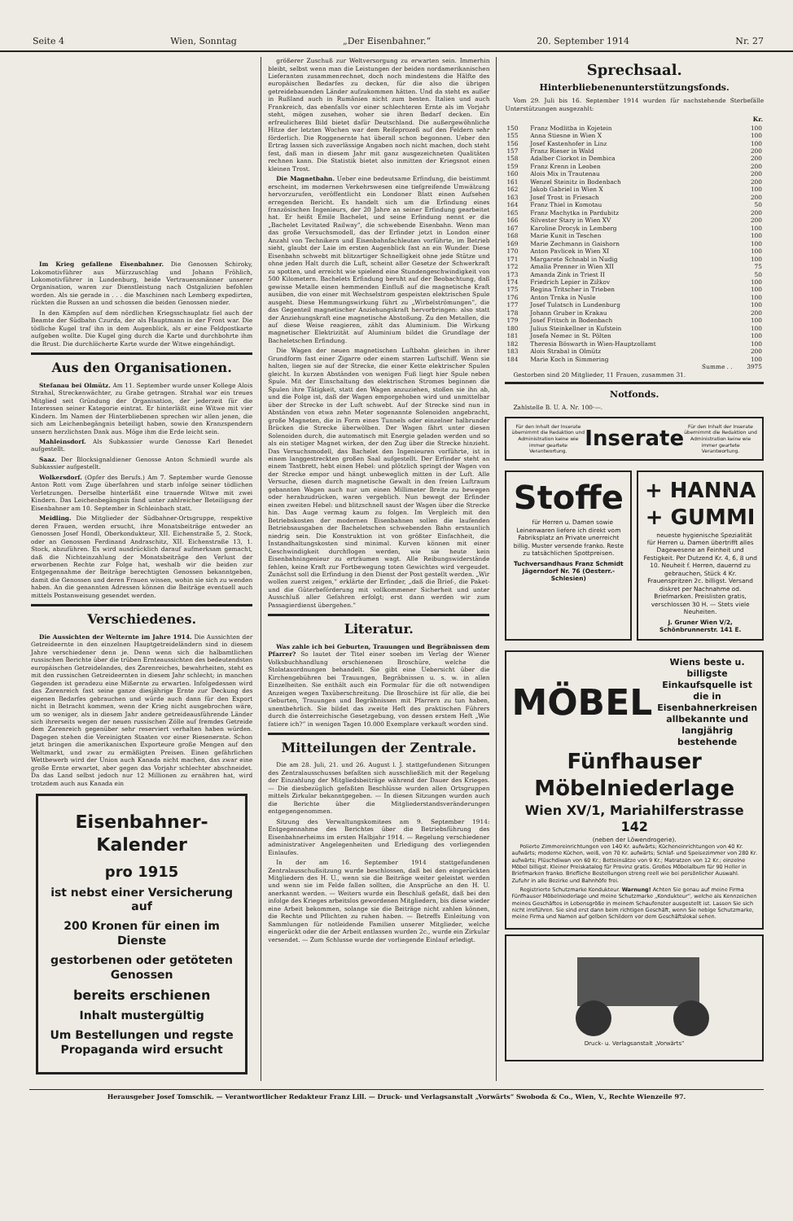Seite 4 Wien, Sonntag „Der Eisenbahner.“20. September 1914 Nr. 27
Im Krieg gefallene Eisenbahner. Die Genossen Schiroky, Lokomotivführer aus Mürzzuschlag und Johann Fröhlich, Lokomotivführer in Lundenburg, beide Vertrauensmänner unserer Organisation, waren zur Dienstleistung nach Ostgalizien befohlen worden. Als sie gerade in . . . die Maschinen nach Lemberg expedirten, rückten die Russen an und schossen die beiden Genossen nieder.
In den Kämpfen auf dem nördlichen Kriegsschauplatz fiel auch der Beamte der Südbahn Czurda, der als Hauptmann in der Front war. Die tödliche Kugel traf ihn in dem Augenblick, als er eine Feldpostkarte aufgeben wollte. Die Kugel ging durch die Karte und durchbohrte ihm die Brust. Die durchlöcherte Karte wurde der Witwe eingehändigt.
Aus den Organisationen.
Stefanau bei Olmütz. Am 11. September wurde unser Kollege Alois Strahal, Streckenwächter, zu Grabe getragen. Strahal war ein treues Mitglied seit Gründung der Organisation, der jederzeit für die Interessen seiner Kategorie eintrat. Er hinterläßt eine Witwe mit vier Kindern. Im Namen der Hinterbliebenen sprechen wir allen jenen, die sich am Leichenbegängnis beteiligt haben, sowie den Kranzspendern unsern herzlichsten Dank aus. Möge ihm die Erde leicht sein.
Mahleinsdorf. Als Subkassier wurde Genosse Karl Benedet aufgestellt.
Saaz. Der Blocksignaldiener Genosse Anton Schmiedl wurde als Subkassier aufgestellt.
Wolkersdorf. (Opfer des Berufs.) Am 7. September wurde Genosse Anton Rott vom Zuge überfahren und starb infolge seiner tödlichen Verletzungen. Derselbe hinterläßt eine trauernde Witwe mit zwei Kindern. Das Leichenbegängnis fand unter zahlreicher Beteiligung der Eisenbahner am 10. September in Schleinbach statt.
Meidling. Die Mitglieder der Südbahner-Ortsgruppe, respektive deren Frauen, werden ersucht, ihre Monatsbeiträge entweder an Genossen Josef Hondl, Oberkondukteur, XII. Eichenstraße 5, 2. Stock, oder an Genossen Ferdinand Andraschitz, XII. Eichenstraße 13, 1. Stock, abzuführen. Es wird ausdrücklich darauf aufmerksam gemacht, daß die Nichteinzahlung der Monatsbeiträge den Verlust der erworbenen Rechte zur Folge hat, weshalb wir die beiden zur Entgegennahme der Beiträge berechtigten Genossen bekanntgeben, damit die Genossen und deren Frauen wissen, wohin sie sich zu wenden haben. An die genannten Adressen können die Beiträge eventuell auch mittels Postanweisung gesendet werden.
Verschiedenes.
Die Aussichten der Welternte im Jahre 1914. Die Aussichten der Getreideernte in den einzelnen Hauptgetreideländern sind in diesem Jahre verschiedener denn je. Denn wenn sich die halbamtlichen russischen Berichte über die trüben Ernteaussichten des bedeutendsten europäischen Getreidelandes, des Zarenreiches, bewahrheiten, steht es mit den russischen Getreideernten in diesem Jahr schlecht; in manchen Gegenden ist geradezu eine Mißernte zu erwarten. Infolgedessen wird das Zarenreich fast seine ganze diesjährige Ernte zur Deckung des eigenen Bedarfes gebrauchen und würde auch dann für den Export nicht in Betracht kommen, wenn der Krieg nicht ausgebrochen wäre, um so weniger, als in diesem Jahr andere getreideausführende Länder sich ihrerseits wegen der neuen russischen Zölle auf fremdes Getreide dem Zarenreich gegenüber sehr reserviert verhalten haben würden. Dagegen stehen die Vereinigten Staaten vor einer Riesenernte. Schon jetzt bringen die amerikanischen Exporteure große Mengen auf den Weltmarkt, und zwar zu ermäßigten Preisen. Einen gefährlichen Wettbewerb wird der Union auch Kanada nicht machen, das zwar eine große Ernte erwartet, aber gegen das Vorjahr schlechter abschneidet. Da das Land selbst jedoch nur 12 Millionen zu ernähren hat, wird trotzdem auch aus Kanada ein
Eisenbahner-Kalender
pro 1915
ist nebst einer Versicherung auf
200 Kronen für einen im Dienste
gestorbenen oder getöteten Genossen
bereits erschienen
Inhalt mustergültig
Um Bestellungen und regste Propaganda wird ersucht
größerer Zuschuß zur Weltversorgung zu erwarten sein. Immerhin bleibt, selbst wenn man die Leistungen der beiden nordamerikanischen Lieferanten zusammenrechnet, doch noch mindestens die Hälfte des europäischen Bedarfes zu decken, für die also die übrigen getreidebauenden Länder aufzukommen hätten. Und da steht es außer in Rußland auch in Rumänien nicht zum besten. Italien und auch Frankreich, das ebenfalls vor einer schlechteren Ernte als im Vorjahr steht, mögen zusehen, woher sie ihren Bedarf decken. Ein erfreulicheres Bild bietet dafür Deutschland. Die außergewöhnliche Hitze der letzten Wochen war dem Reifeprozeß auf den Feldern sehr förderlich. Die Roggenernte hat überall schon begonnen. Ueber den Ertrag lassen sich zuverlässige Angaben noch nicht machen, doch steht fest, daß man in diesem Jahr mit ganz ausgezeichneten Qualitäten rechnen kann. Die Statistik bietet also inmitten der Kriegsnot einen kleinen Trost.
Die Magnetbahn. Ueber eine bedeutsame Erfindung, die beistimmt erscheint, im modernen Verkehrswesen eine tiefgreifende Umwälzung hervorzurufen, veröffentlicht ein Londoner Blatt einen Aufsehen erregenden Bericht. Es handelt sich um die Erfindung eines französischen Ingenieurs, der 20 Jahre an seiner Erfindung gearbeitet hat. Er heißt Emile Bachelet, und seine Erfindung nennt er die „Bachelet Levitated Railway“, die schwebende Eisenbahn. Wenn man das große Versuchsmodell, das der Erfinder jetzt in London einer Anzahl von Technikern und Eisenbahnfachleuten vorführte, im Betrieb sieht, glaubt der Laie im ersten Augenblick fast an ein Wunder. Diese Eisenbahn schwebt mit blitzartiger Schnelligkeit ohne jede Stütze und ohne jeden Halt durch die Luft, scheint aller Gesetze der Schwerkraft zu spotten, und erreicht wie spielend eine Stundengeschwindigkeit von 500 Kilometern. Bachelets Erfindung beruht auf der Beobachtung, daß gewisse Metalle einen hemmenden Einfluß auf die magnetische Kraft ausüben, die von einer mit Wechselstrom gespeisten elektrischen Spule ausgeht. Diese Hemmungswirkung führt zu „Wirbelströmungen“, die das Gegenteil magnetischer Anziehungskraft hervorbringen: also statt der Anziehungskraft eine magnetische Abstoßung. Zu den Metallen, die auf diese Weise reagieren, zählt das Aluminium. Die Wirkung magnetischer Elektrizität auf Aluminium bildet die Grundlage der Bacheletschen Erfindung.
Die Wagen der neuen magnetischen Luftbahn gleichen in ihrer Grundform fast einer Zigarre oder einem starren Luftschiff. Wenn sie halten, liegen sie auf der Strecke, die einer Kette elektrischer Spulen gleicht. In kurzen Abständen von wenigen Fuß liegt hier Spule neben Spule. Mit der Einschaltung des elektrischen Stromes beginnen die Spulen ihre Tätigkeit, statt den Wagen anzuziehen, stoßen sie ihn ab, und die Folge ist, daß der Wagen emporgehoben wird und unmittelbar über der Strecke in der Luft schwebt. Auf der Strecke sind nun in Abständen von etwa zehn Meter sogenannte Solenoiden angebracht, große Magneten, die in Form eines Tunnels oder einzelner halbrunder Brücken die Strecke überwölben. Der Wagen fährt unter diesen Solenoiden durch, die automatisch mit Energie geladen werden und so als ein stetiger Magnet wirken, der den Zug über die Strecke hinzieht. Das Versuchsmodell, das Bachelet den Ingenieuren vorführte, ist in einem langgestreckten großen Saal aufgestellt. Der Erfinder steht an einem Tastbrett, hebt einen Hebel: und plötzlich springt der Wagen von der Strecke empor und hängt unbeweglich mitten in der Luft. Alle Versuche, diesen durch magnetische Gewalt in den freien Luftraum gebannten Wagen auch nur um einen Millimeter Breite zu bewegen oder herabzudrücken, waren vergeblich. Nun bewegt der Erfinder einen zweiten Hebel: und blitzschnell saust der Wagen über die Strecke hin. Das Auge vermag kaum zu folgen. Im Vergleich mit den Betriebskosten der modernen Eisenbahnen sollen die laufenden Betriebsausgaben der Bacheletschen schwebenden Bahn erstaunlich niedrig sein. Die Konstruktion ist von größter Einfachheit, die Instandhaltungskosten sind minimal. Kurven können mit einer Geschwindigkeit durchflogen werden, wie sie heute kein Eisenbahningenieur zu erträumen wagt. Alle Reibungswiderstände fehlen, keine Kraft zur Fortbewegung toten Gewichtes wird vergeudet. Zunächst soll die Erfindung in den Dienst der Post gestellt werden. „Wir wollen zuerst zeigen,“ erklärte der Erfinder, „daß die Brief-, die Paket- und die Güterbeförderung mit vollkommener Sicherheit und unter Ausschluß aller Gefahren erfolgt; erst dann werden wir zum Passagierdienst übergehen.“
Literatur.
Was zahle ich bei Geburten, Trauungen und Begräbnissen dem Pfarrer? So lautet der Titel einer soeben im Verlag der Wiener Volksbuchhandlung erschienenen Broschüre, welche die Stolataxordnungen behandelt. Sie gibt eine Uebersicht über die Kirchengebühren bei Trauungen, Begräbnissen u. s. w. in allen Einzelheiten. Sie enthält auch ein Formular für die oft notwendigen Anzeigen wegen Taxüberschreitung. Die Broschüre ist für alle, die bei Geburten, Trauungen und Begräbnissen mit Pfarrern zu tun haben, unentbehrlich. Sie bildet das zweite Heft des praktischen Führers durch die österreichische Gesetzgebung, von dessen erstem Heft „Wie fatiere ich?“ in wenigen Tagen 10.000 Exemplare verkauft worden sind.
Mitteilungen der Zentrale.
Die am 28. Juli, 21. und 26. August l. J. stattgefundenen Sitzungen des Zentralausschusses befaßten sich ausschließlich mit der Regelung der Einzahlung der Mitgliedsbeiträge während der Dauer des Krieges. — Die diesbezüglich gefaßten Beschlüsse wurden allen Ortsgruppen mittels Zirkular bekanntgegeben. — In diesen Sitzungen wurden auch die Berichte über die Mitgliederstandsveränderungen entgegengenommen.
Sitzung des Verwaltungskomitees am 9. September 1914: Entgegennahme des Berichtes über die Betriebsführung des Eisenbahnerheims im ersten Halbjahr 1914. — Regelung verschiedener administrativer Angelegenheiten und Erledigung des vorliegenden Einlaufes.
In der am 16. September 1914 stattgefundenen Zentralausschußsitzung wurde beschlossen, daß bei den eingerückten Mitgliedern des H. U., wenn sie die Beiträge weiter geleistet werden und wenn sie im Felde fallen sollten, die Ansprüche an den H. U. anerkannt werden. — Weiters wurde ein Beschluß gefaßt, daß bei den infolge des Krieges arbeitslos gewordenen Mitgliedern, bis diese wieder eine Arbeit bekommen, solange sie die Beiträge nicht zahlen können, die Rechte und Pflichten zu ruhen haben. — Betreffs Einleitung von Sammlungen für notleidende Familien unserer Mitglieder, welche eingerückt oder die der Arbeit entlassen wurden 2c., wurde ein Zirkular versendet. — Zum Schlusse wurde der vorliegende Einlauf erledigt.
Sprechsaal.
Hinterbliebenenunterstützungsfonds.
Vom 29. Juli bis 16. September 1914 wurden für nachstehende Sterbefälle Unterstützungen ausgezahlt:
| | | Kr. |
| --- | --- | --- |
| 150 | Franz Modlitba in Kojetein | 100 |
| 155 | Anna Stiesne in Wien X | 100 |
| 156 | Josef Kastenhofer in Linz | 100 |
| 157 | Franz Rieser in Wald | 200 |
| 158 | Adalber Ciorkot in Dembica | 200 |
| 159 | Franz Krenn in Leoben | 200 |
| 160 | Alois Mix in Trautenau | 200 |
| 161 | Wenzel Steinitz in Bodenbach | 200 |
| 162 | Jakob Gabriel in Wien X | 100 |
| 163 | Josef Trost in Friesach | 200 |
| 164 | Franz Thiel in Komotau | 50 |
| 165 | Franz Machytka in Pardubitz | 200 |
| 166 | Silvester Stary in Wien XV | 200 |
| 167 | Karoline Drocyk in Lemberg | 100 |
| 168 | Marie Kunit in Teschen | 100 |
| 169 | Marie Zechmann in Gaishorn | 100 |
| 170 | Anton Pavlicek in Wien XI | 100 |
| 171 | Margarete Schnabl in Nudig | 100 |
| 172 | Amalia Prenner in Wien XII | 75 |
| 173 | Amanda Zink in Triest II | 50 |
| 174 | Friedrich Lepier in Zižkov | 100 |
| 175 | Regina Tritscher in Trieben | 100 |
| 176 | Anton Trnka in Nusle | 100 |
| 177 | Josef Tulatsch in Lundenburg | 100 |
| 178 | Johann Gruber in Krakau | 200 |
| 179 | Josef Fritsch in Bodenbach | 100 |
| 180 | Julius Steinkellner in Kufstein | 100 |
| 181 | Josefa Nemec in St. Pölten | 100 |
| 182 | Theresia Böswarth in Wien-Hauptzollamt | 100 |
| 183 | Alois Strabal in Olmütz | 200 |
| 184 | Marie Koch in Simmering | 100 |
| | Summe . . | 3975 |
Gestorben sind 20 Mitglieder, 11 Frauen, zusammen 31.
Notfonds.
Zahlstelle B. U. A. Nr. 100·—.
Für den Inhalt der Inserate übernimmt die Redaktion und Administration keine wie immer geartete Verantwortung. Inserate Für den Inhalt der Inserate übernimmt die Redaktion und Administration keine wie immer geartete Verantwortung.
Stoffe
für Herren u. Damen sowie Leinenwaren liefere ich direkt vom Fabriksplatz an Private unerreicht billig. Muster versende franko. Reste zu tatsächlichen Spottpreisen.
Tuchversandhaus Franz Schmidt Jägerndorf Nr. 76 (Oesterr.-Schlesien)
+ HANNA + GUMMI
neueste hygienische Spezialität für Herren u. Damen übertrifft alles Dagewesene an Feinheit und Festigkeit. Per Dutzend Kr. 4, 6, 8 und 10. Neuheit f. Herren, dauernd zu gebrauchen, Stück 4 Kr. Frauenspritzen 2c. billigst. Versand diskret per Nachnahme od. Briefmarken. Preislisten gratis, verschlossen 30 H. — Stets viele Neuheiten.
J. Gruner Wien V/2, Schönbrunnerstr. 141 E.
MÖBEL Wiens beste u. billigste Einkaufsquelle ist die in Eisenbahnerkreisen allbekannte und langjährig bestehende
Fünfhauser Möbelniederlage
Wien XV/1, Mariahilferstrasse 142
(neben der Löwendrogerie).
Polierte Zimmereinrichtungen von 140 Kr. aufwärts; Kücheneinrichtungen von 40 Kr. aufwärts; moderne Küchen, weiß, von 70 Kr. aufwärts; Schlaf- und Speisezimmer von 280 Kr. aufwärts; Plüschdiwan von 60 Kr.; Betteinsätze von 9 Kr.; Matratzen von 12 Kr.; einzelne Möbel billigst. Kleiner Preiskatalog für Provinz gratis. Großes Möbelalbum für 90 Heller in Briefmarken franko. Briefliche Bestellungen streng reell wie bei persönlicher Auswahl. Zufuhr in alle Bezirke und Bahnhöfe frei.
Registrierte Schutzmarke Kondukteur. Warnung! Achten Sie genau auf meine Firma Fünfhauser Möbelniederlage und meine Schutzmarke „Kondukteur“, welche als Kennzeichen meines Geschäftes in Lebensgröße in meinem Schaufenster ausgestellt ist. Lassen Sie sich nicht irreführen. Sie sind erst dann beim richtigen Geschäft, wenn Sie nebige Schutzmarke, meine Firma und Namen auf gelben Schildern vor dem Geschäftslokal sehen.
Druck- u. Verlagsanstalt „Vorwärts“
Herausgeber Josef Tomschik. — Verantwortlicher Redakteur Franz Lill. — Druck- und Verlagsanstalt „Vorwärts“ Swoboda & Co., Wien, V., Rechte Wienzeile 97.